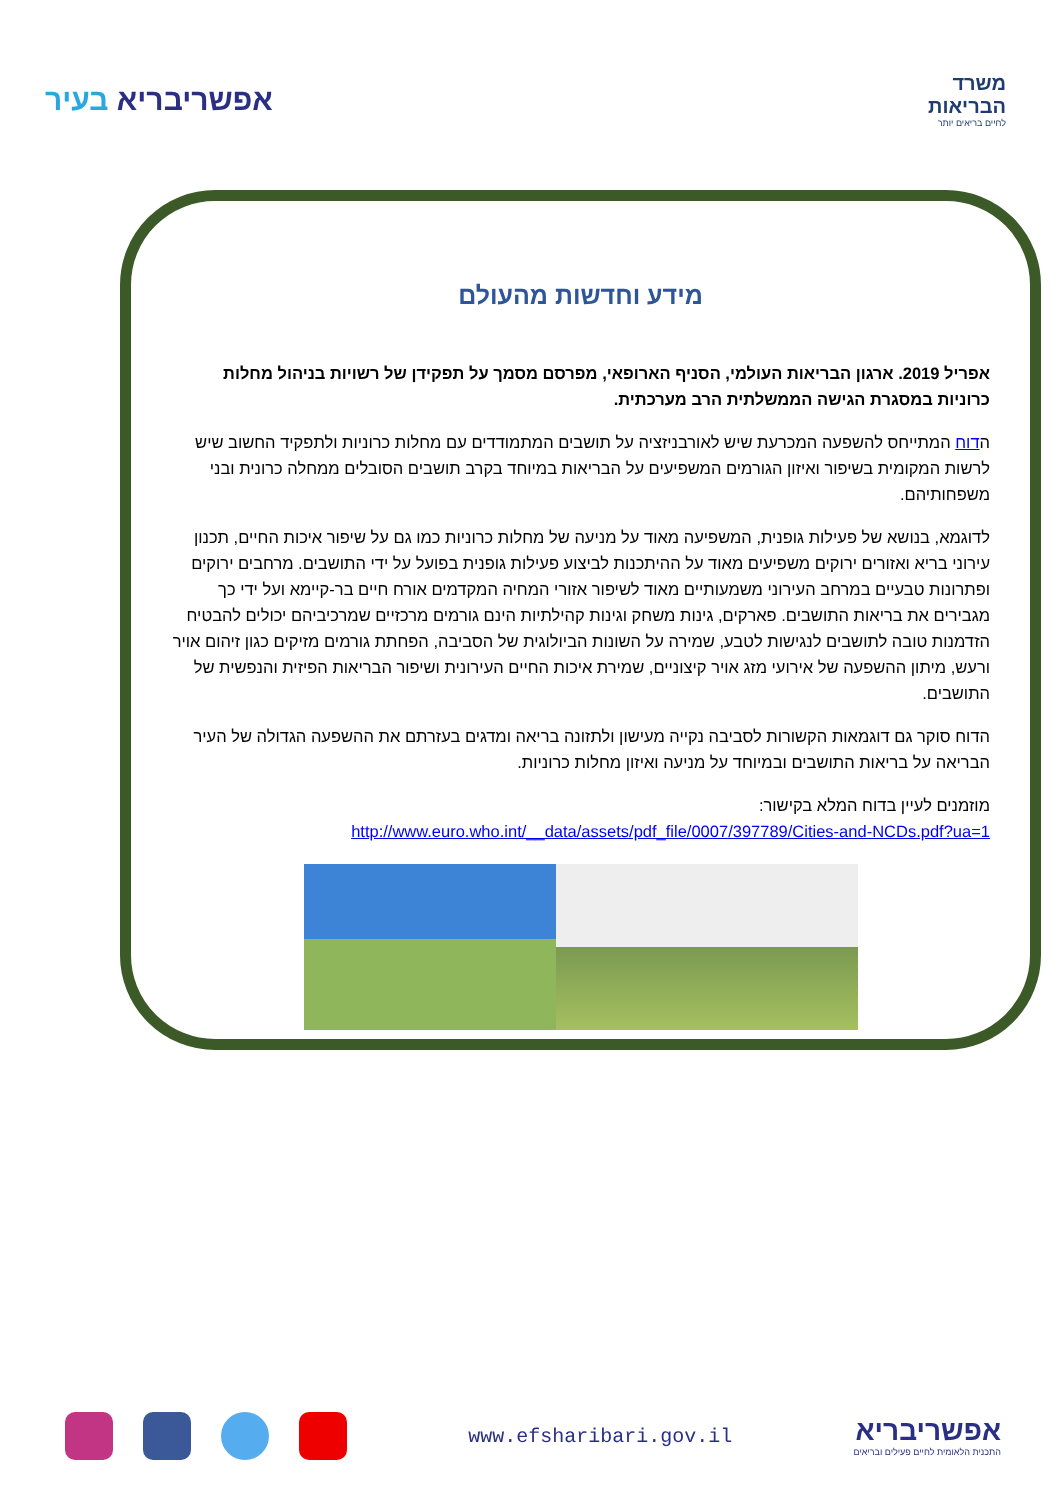אפשריבריא בעיר
משרד
הבריאות
לחיים בריאים יותר
מידע וחדשות מהעולם
אפריל 2019. ארגון הבריאות העולמי, הסניף הארופאי, מפרסם מסמך על תפקידן של רשויות בניהול מחלות כרוניות במסגרת הגישה הממשלתית הרב מערכתית.
הדוח המתייחס להשפעה המכרעת שיש לאורבניזציה על תושבים המתמודדים עם מחלות כרוניות ולתפקיד החשוב שיש לרשות המקומית בשיפור ואיזון הגורמים המשפיעים על הבריאות במיוחד בקרב תושבים הסובלים ממחלה כרונית ובני משפחותיהם.
לדוגמא, בנושא של פעילות גופנית, המשפיעה מאוד על מניעה של מחלות כרוניות כמו גם על שיפור איכות החיים, תכנון עירוני בריא ואזורים ירוקים משפיעים מאוד על ההיתכנות לביצוע פעילות גופנית בפועל על ידי התושבים. מרחבים ירוקים ופתרונות טבעיים במרחב העירוני משמעותיים מאוד לשיפור אזורי המחיה המקדמים אורח חיים בר-קיימא ועל ידי כך מגבירים את בריאות התושבים. פארקים, גינות משחק וגינות קהילתיות הינם גורמים מרכזיים שמרכיביהם יכולים להבטיח הזדמנות טובה לתושבים לנגישות לטבע, שמירה על השונות הביולוגית של הסביבה, הפחתת גורמים מזיקים כגון זיהום אויר ורעש, מיתון ההשפעה של אירועי מזג אויר קיצוניים, שמירת איכות החיים העירונית ושיפור הבריאות הפיזית והנפשית של התושבים.
הדוח סוקר גם דוגמאות הקשורות לסביבה נקייה מעישון ולתזונה בריאה ומדגים בעזרתם את ההשפעה הגדולה של העיר הבריאה על בריאות התושבים ובמיוחד על מניעה ואיזון מחלות כרוניות.
מוזמנים לעיין בדוח המלא בקישור:
http://www.euro.who.int/__data/assets/pdf_file/0007/397789/Cities-and-NCDs.pdf?ua=1
www.efsharibari.gov.il
אפשריבריא
התכנית הלאומית לחיים פעילים ובריאים